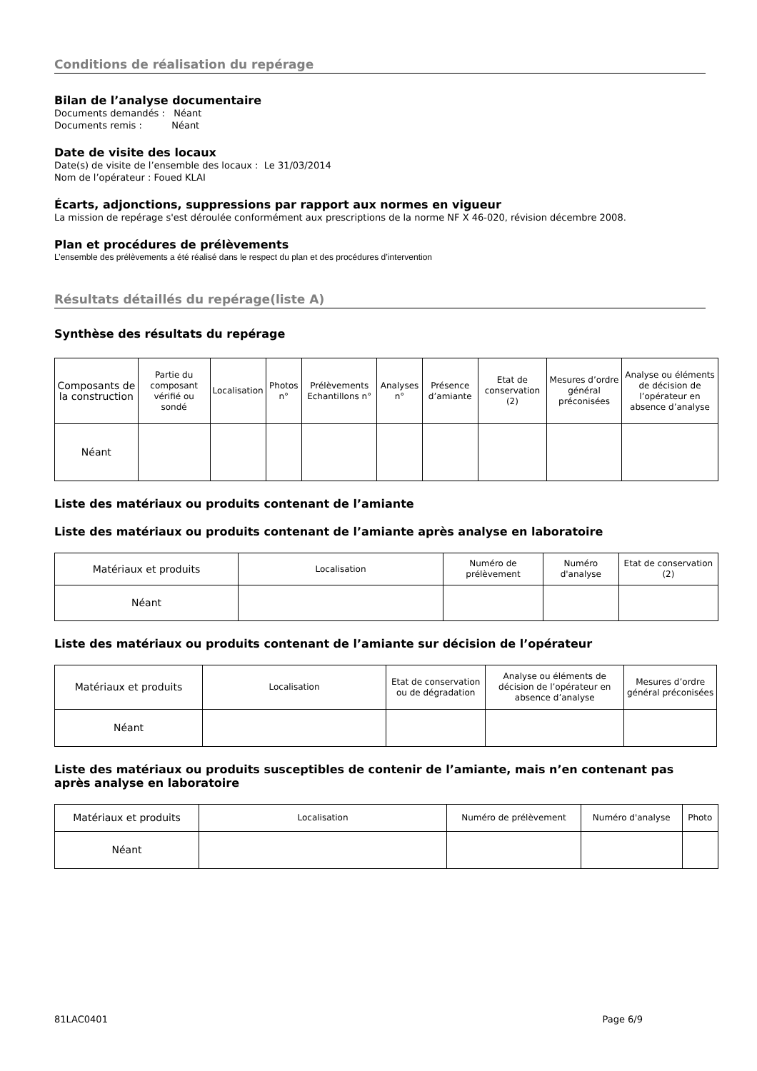Conditions de réalisation du repérage
Bilan de l’analyse documentaire
Documents demandés : Néant
Documents remis : Néant
Date de visite des locaux
Date(s) de visite de l’ensemble des locaux : Le 31/03/2014
Nom de l’opérateur : Foued KLAI
Écarts, adjonctions, suppressions par rapport aux normes en vigueur
La mission de repérage s'est déroulée conformément aux prescriptions de la norme NF X 46-020, révision décembre 2008.
Plan et procédures de prélèvements
L’ensemble des prélèvements a été réalisé dans le respect du plan et des procédures d’intervention
Résultats détaillés du repérage(liste A)
Synthèse des résultats du repérage
| Composants de la construction | Partie du composant vérifié ou sondé | Localisation | Photos n° | Prélèvements Echantillons n° | Analyses n° | Présence d’amiante | Etat de conservation (2) | Mesures d’ordre général préconisées | Analyse ou éléments de décision de l’opérateur en absence d’analyse |
| Néant | | | | | | | | | |
Liste des matériaux ou produits contenant de l’amiante
Liste des matériaux ou produits contenant de l’amiante après analyse en laboratoire
| Matériaux et produits | Localisation | Numéro de prélèvement | Numéro d'analyse | Etat de conservation (2) |
| Néant | | | | |
Liste des matériaux ou produits contenant de l’amiante sur décision de l’opérateur
| Matériaux et produits | Localisation | Etat de conservation ou de dégradation | Analyse ou éléments de décision de l’opérateur en absence d’analyse | Mesures d’ordre général préconisées |
| Néant | | | | |
Liste des matériaux ou produits susceptibles de contenir de l’amiante, mais n’en contenant pas après analyse en laboratoire
| Matériaux et produits | Localisation | Numéro de prélèvement | Numéro d'analyse | Photo |
| Néant | | | | |
81LAC0401 Page 6/9